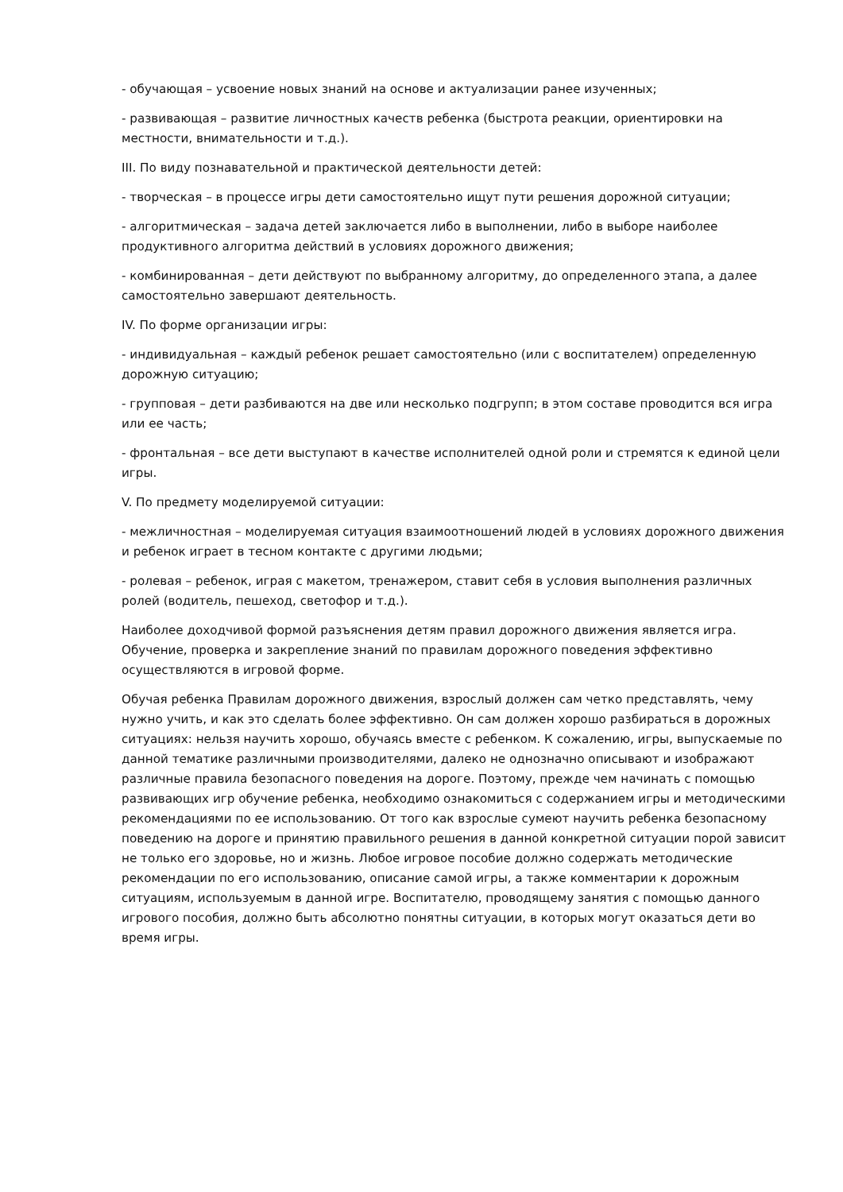- обучающая – усвоение новых знаний на основе и актуализации ранее изученных;
- развивающая – развитие личностных качеств ребенка (быстрота реакции, ориентировки на местности, внимательности и т.д.).
III. По виду познавательной и практической деятельности детей:
- творческая – в процессе игры дети самостоятельно ищут пути решения дорожной ситуации;
- алгоритмическая – задача детей заключается либо в выполнении, либо в выборе наиболее продуктивного алгоритма действий в условиях дорожного движения;
- комбинированная – дети действуют по выбранному алгоритму, до определенного этапа, а далее самостоятельно завершают деятельность.
IV. По форме организации игры:
- индивидуальная – каждый ребенок решает самостоятельно (или с воспитателем) определенную дорожную ситуацию;
- групповая – дети разбиваются на две или несколько подгрупп; в этом составе проводится вся игра или ее часть;
- фронтальная – все дети выступают в качестве исполнителей одной роли и стремятся к единой цели игры.
V. По предмету моделируемой ситуации:
- межличностная – моделируемая ситуация взаимоотношений людей в условиях дорожного движения и ребенок играет в тесном контакте с другими людьми;
- ролевая – ребенок, играя с макетом, тренажером, ставит себя в условия выполнения различных ролей (водитель, пешеход, светофор и т.д.).
Наиболее доходчивой формой разъяснения детям правил дорожного движения является игра. Обучение, проверка и закрепление знаний по правилам дорожного поведения эффективно осуществляются в игровой форме.
Обучая ребенка Правилам дорожного движения, взрослый должен сам четко представлять, чему нужно учить, и как это сделать более эффективно. Он сам должен хорошо разбираться в дорожных ситуациях: нельзя научить хорошо, обучаясь вместе с ребенком. К сожалению, игры, выпускаемые по данной тематике различными производителями, далеко не однозначно описывают и изображают различные правила безопасного поведения на дороге. Поэтому, прежде чем начинать с помощью развивающих игр обучение ребенка, необходимо ознакомиться с содержанием игры и методическими рекомендациями по ее использованию. От того как взрослые сумеют научить ребенка безопасному поведению на дороге и принятию правильного решения в данной конкретной ситуации порой зависит не только его здоровье, но и жизнь. Любое игровое пособие должно содержать методические рекомендации по его использованию, описание самой игры, а также комментарии к дорожным ситуациям, используемым в данной игре. Воспитателю, проводящему занятия с помощью данного игрового пособия, должно быть абсолютно понятны ситуации, в которых могут оказаться дети во время игры.